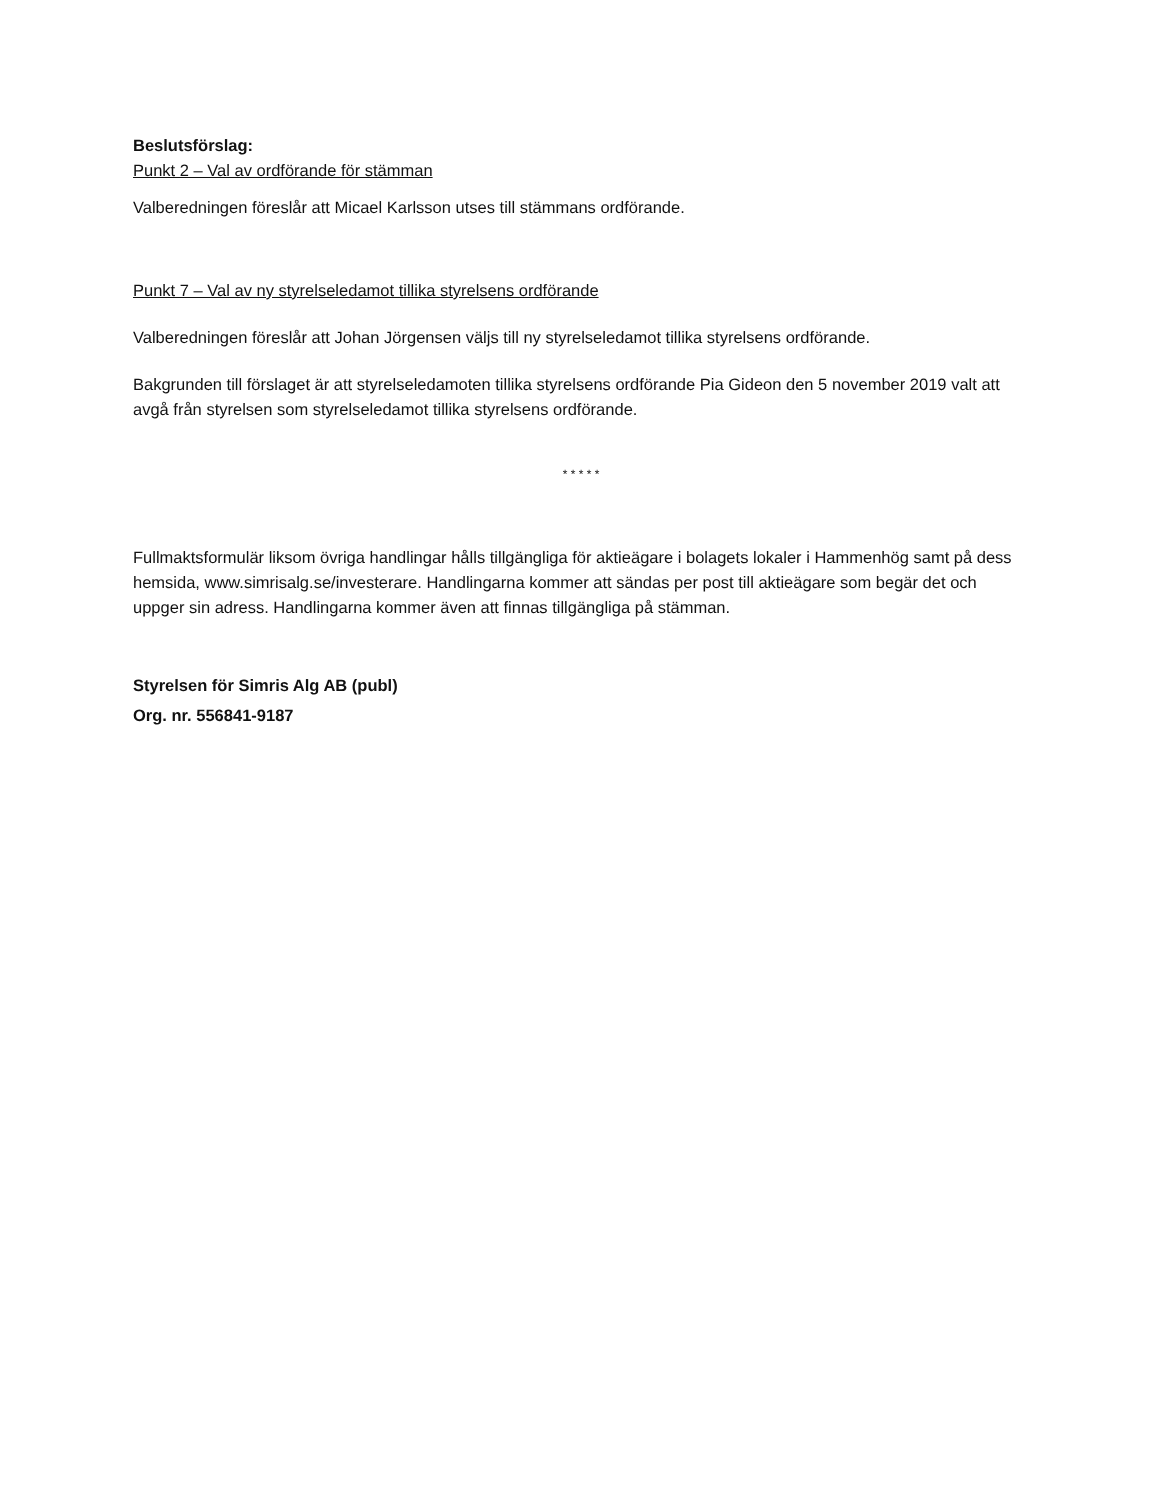Beslutsförslag:
Punkt 2 – Val av ordförande för stämman
Valberedningen föreslår att Micael Karlsson utses till stämmans ordförande.
Punkt 7 – Val av ny styrelseledamot tillika styrelsens ordförande
Valberedningen föreslår att Johan Jörgensen väljs till ny styrelseledamot tillika styrelsens ordförande.
Bakgrunden till förslaget är att styrelseledamoten tillika styrelsens ordförande Pia Gideon den 5 november 2019 valt att avgå från styrelsen som styrelseledamot tillika styrelsens ordförande.
* * * * *
Fullmaktsformulär liksom övriga handlingar hålls tillgängliga för aktieägare i bolagets lokaler i Hammenhög samt på dess hemsida, www.simrisalg.se/investerare. Handlingarna kommer att sändas per post till aktieägare som begär det och uppger sin adress. Handlingarna kommer även att finnas tillgängliga på stämman.
Styrelsen för Simris Alg AB (publ)
Org. nr. 556841-9187